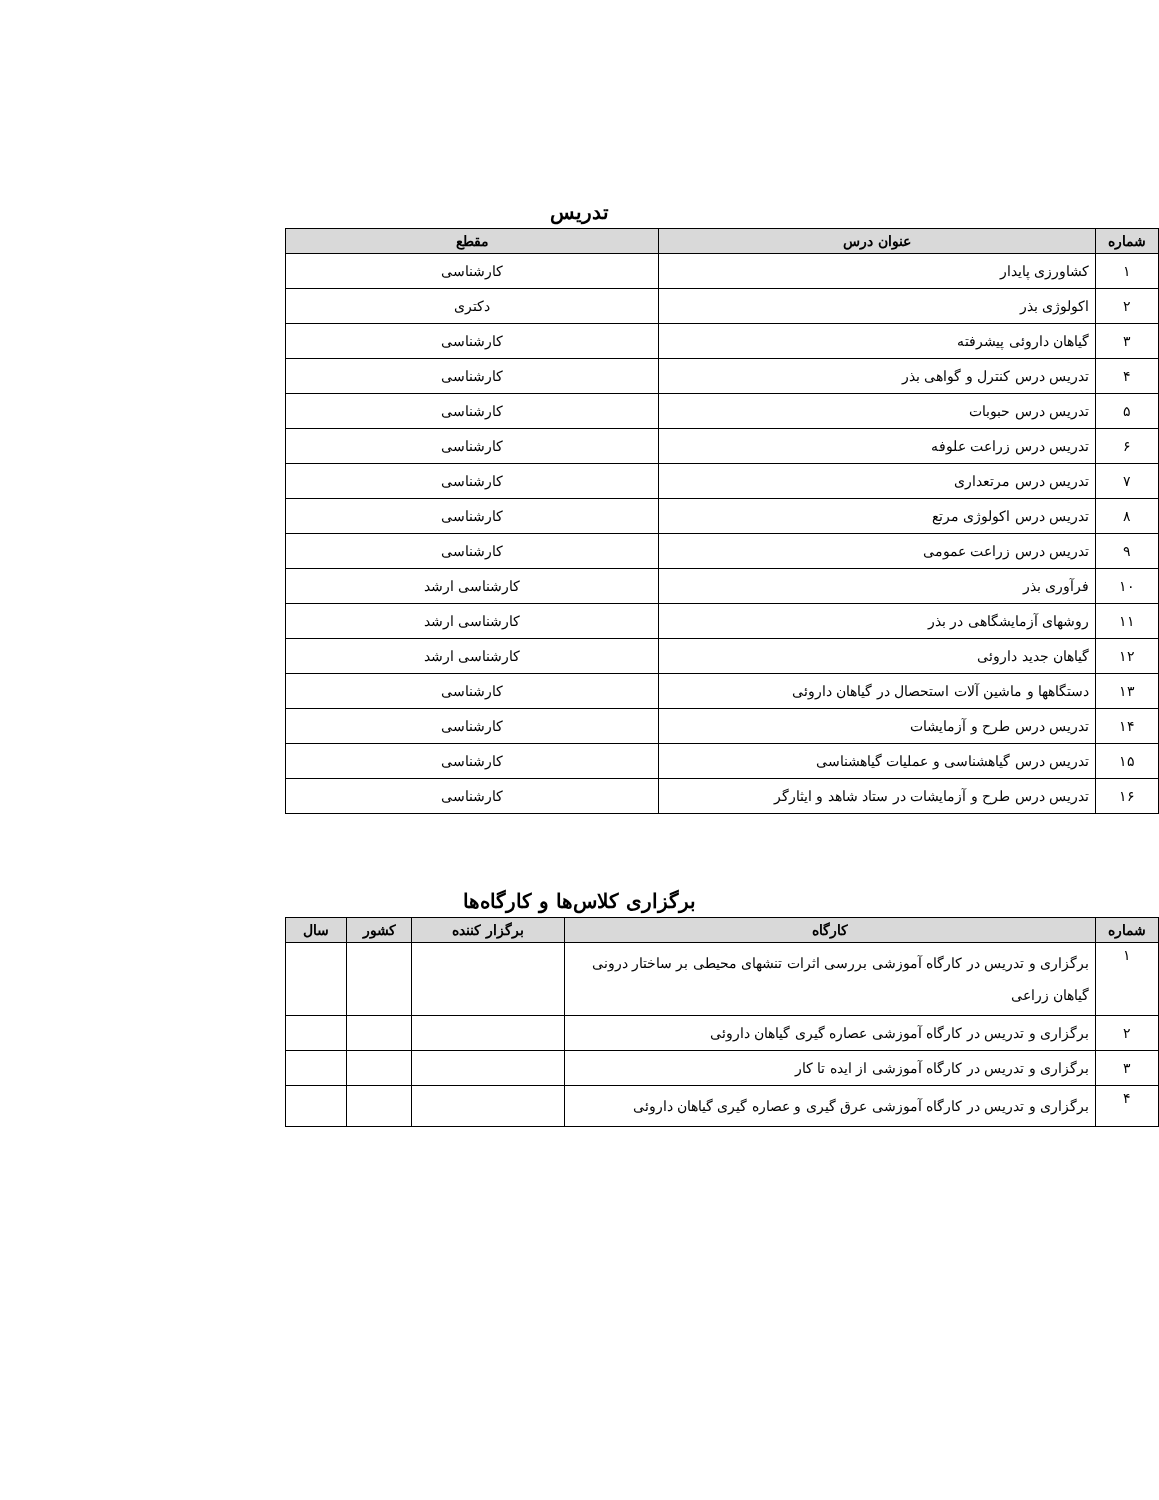تدریس
| شماره | عنوان درس | مقطع |
| --- | --- | --- |
| ۱ | کشاورزی پایدار | کارشناسی |
| ۲ | اکولوژی بذر | دکتری |
| ۳ | گیاهان داروئی پیشرفته | کارشناسی |
| ۴ | تدریس درس کنترل و گواهی بذر | کارشناسی |
| ۵ | تدریس درس حبوبات | کارشناسی |
| ۶ | تدریس درس زراعت علوفه | کارشناسی |
| ۷ | تدریس درس مرتعداری | کارشناسی |
| ۸ | تدریس درس اکولوژی مرتع | کارشناسی |
| ۹ | تدریس درس زراعت عمومی | کارشناسی |
| ۱۰ | فرآوری بذر | کارشناسی ارشد |
| ۱۱ | روشهای آزمایشگاهی در بذر | کارشناسی ارشد |
| ۱۲ | گیاهان جدید داروئی | کارشناسی ارشد |
| ۱۳ | دستگاهها و ماشین آلات استحصال در گیاهان داروئی | کارشناسی |
| ۱۴ | تدریس درس طرح و آزمایشات | کارشناسی |
| ۱۵ | تدریس درس گیاهشناسی و عملیات گیاهشناسی | کارشناسی |
| ۱۶ | تدریس درس طرح و آزمایشات در ستاد شاهد و ایثارگر | کارشناسی |
برگزاری کلاس‌ها و کارگاه‌ها
| شماره | کارگاه | برگزار کننده | کشور | سال |
| --- | --- | --- | --- | --- |
| ۱ | برگزاری و تدریس در کارگاه آموزشی بررسی اثرات تنشهای محیطی بر ساختار درونی گیاهان زراعی | | | |
| ۲ | برگزاری و تدریس در کارگاه آموزشی عصاره گیری گیاهان داروئی | | | |
| ۳ | برگزاری و تدریس در کارگاه آموزشی از ایده تا کار | | | |
| ۴ | برگزاری و تدریس در کارگاه آموزشی عرق گیری و عصاره گیری گیاهان داروئی | | | |